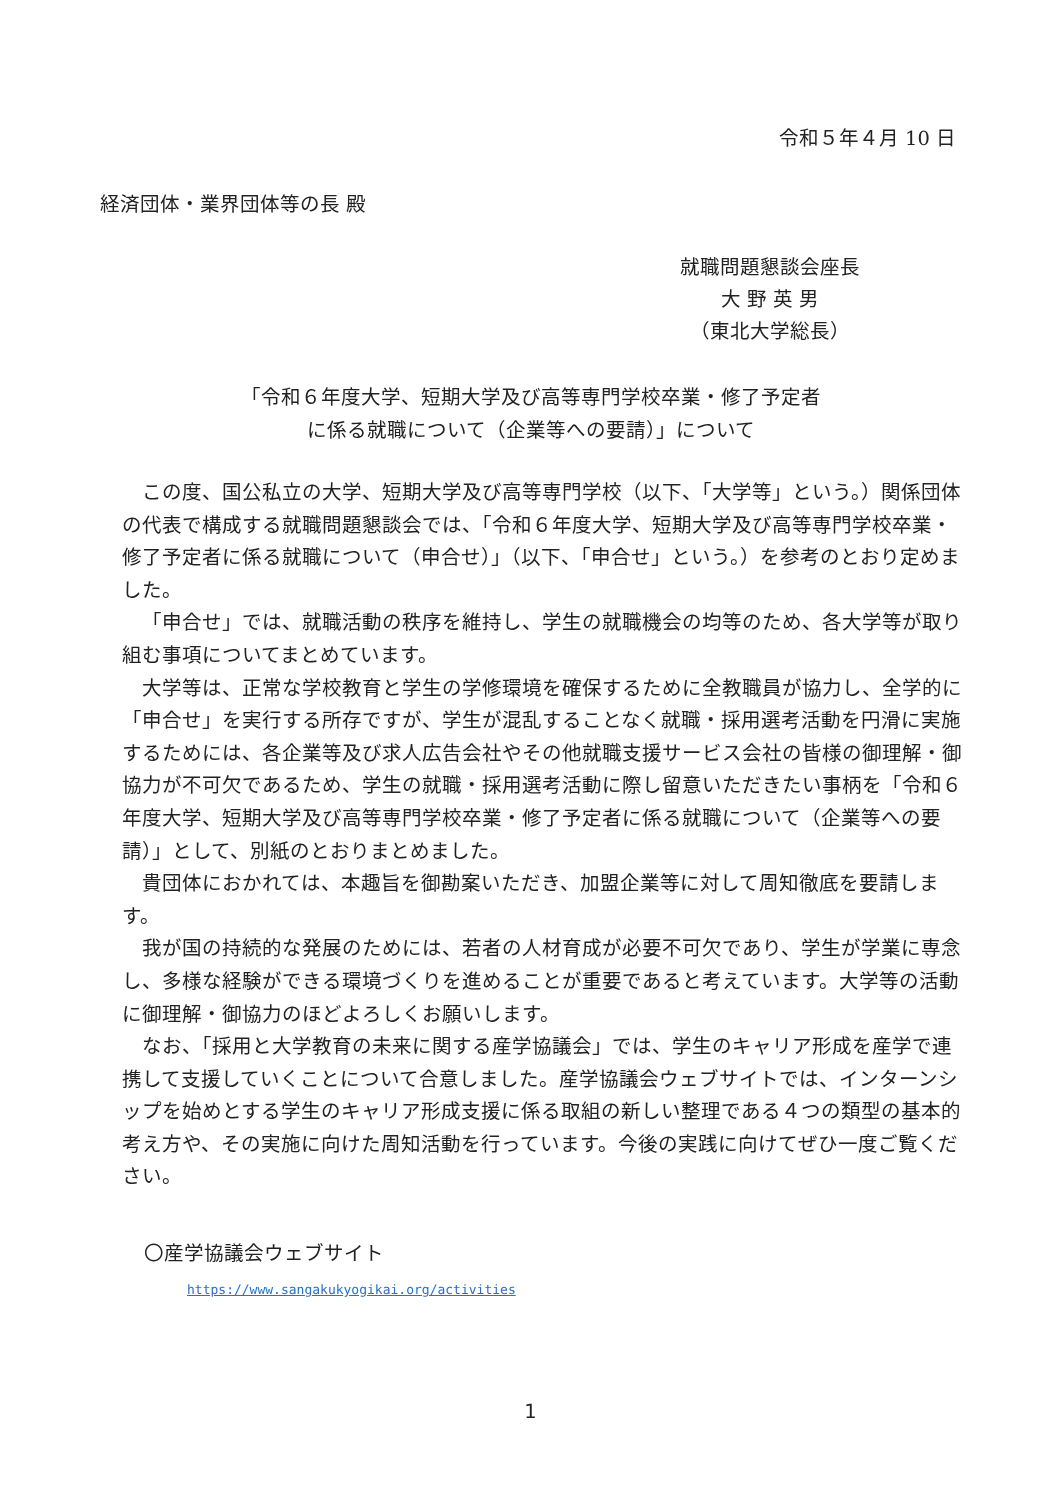令和５年４月 10 日
経済団体・業界団体等の長 殿
就職問題懇談会座長
大 野 英 男
（東北大学総長）
「令和６年度大学、短期大学及び高等専門学校卒業・修了予定者
に係る就職について（企業等への要請）」について
この度、国公私立の大学、短期大学及び高等専門学校（以下、「大学等」という。）関係団体の代表で構成する就職問題懇談会では、「令和６年度大学、短期大学及び高等専門学校卒業・修了予定者に係る就職について（申合せ）」（以下、「申合せ」という。）を参考のとおり定めました。
「申合せ」では、就職活動の秩序を維持し、学生の就職機会の均等のため、各大学等が取り組む事項についてまとめています。
大学等は、正常な学校教育と学生の学修環境を確保するために全教職員が協力し、全学的に「申合せ」を実行する所存ですが、学生が混乱することなく就職・採用選考活動を円滑に実施するためには、各企業等及び求人広告会社やその他就職支援サービス会社の皆様の御理解・御協力が不可欠であるため、学生の就職・採用選考活動に際し留意いただきたい事柄を「令和６年度大学、短期大学及び高等専門学校卒業・修了予定者に係る就職について（企業等への要請）」として、別紙のとおりまとめました。
貴団体におかれては、本趣旨を御勘案いただき、加盟企業等に対して周知徹底を要請します。
我が国の持続的な発展のためには、若者の人材育成が必要不可欠であり、学生が学業に専念し、多様な経験ができる環境づくりを進めることが重要であると考えています。大学等の活動に御理解・御協力のほどよろしくお願いします。
なお、「採用と大学教育の未来に関する産学協議会」では、学生のキャリア形成を産学で連携して支援していくことについて合意しました。産学協議会ウェブサイトでは、インターンシップを始めとする学生のキャリア形成支援に係る取組の新しい整理である４つの類型の基本的考え方や、その実施に向けた周知活動を行っています。今後の実践に向けてぜひ一度ご覧ください。
〇産学協議会ウェブサイト
https://www.sangakukyogikai.org/activities
1